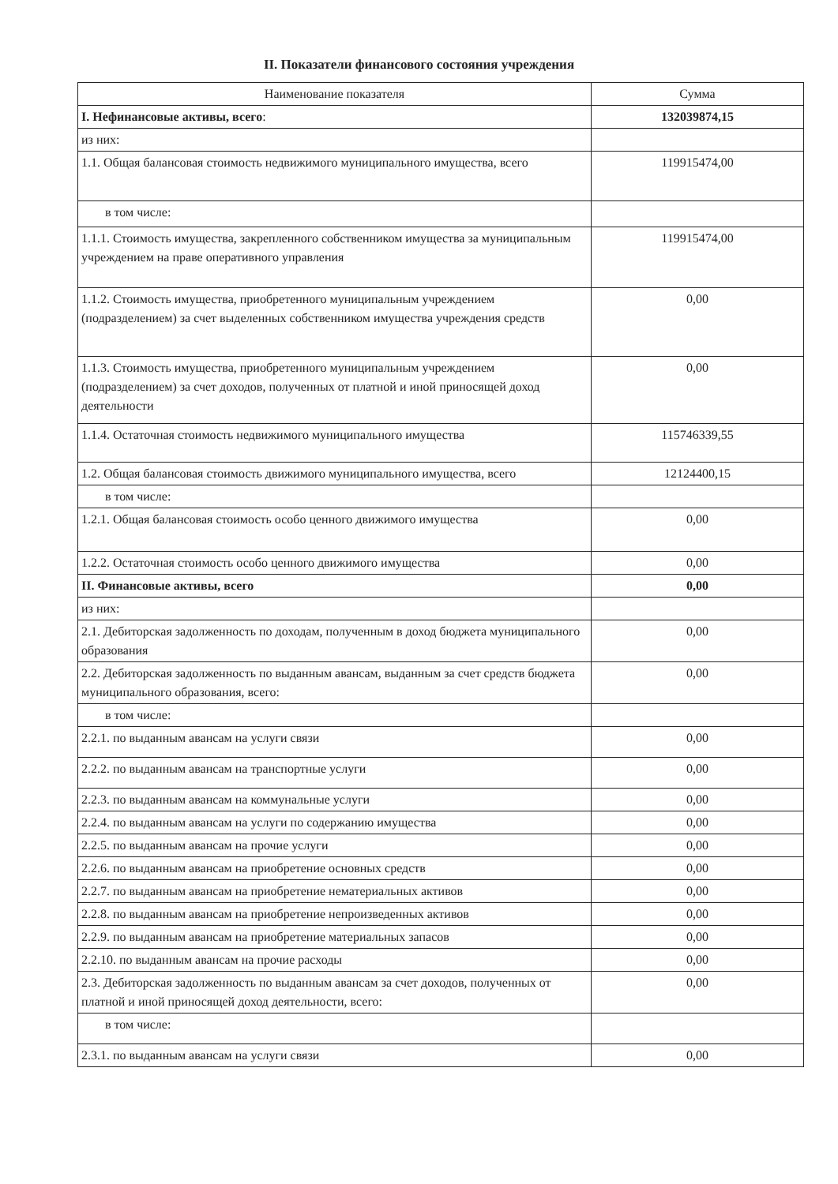II. Показатели финансового состояния учреждения
| Наименование показателя | Сумма |
| --- | --- |
| I. Нефинансовые активы, всего : | 132039874,15 |
| из них: | |
| 1.1. Общая балансовая стоимость недвижимого муниципального имущества, всего | 119915474,00 |
| в том числе: | |
| 1.1.1. Стоимость имущества, закрепленного собственником имущества за муниципальным учреждением на праве оперативного управления | 119915474,00 |
| 1.1.2. Стоимость имущества, приобретенного муниципальным учреждением (подразделением) за счет выделенных собственником имущества учреждения средств | 0,00 |
| 1.1.3. Стоимость имущества, приобретенного муниципальным учреждением (подразделением) за счет доходов, полученных от платной и иной приносящей доход деятельности | 0,00 |
| 1.1.4. Остаточная стоимость недвижимого муниципального имущества | 115746339,55 |
| 1.2. Общая балансовая стоимость движимого муниципального имущества, всего | 12124400,15 |
| в том числе: | |
| 1.2.1. Общая балансовая стоимость особо ценного движимого имущества | 0,00 |
| 1.2.2. Остаточная стоимость особо ценного движимого имущества | 0,00 |
| II. Финансовые активы, всего | 0,00 |
| из них: | |
| 2.1. Дебиторская задолженность по доходам, полученным в доход бюджета муниципального образования | 0,00 |
| 2.2. Дебиторская задолженность по выданным авансам, выданным за счет средств бюджета муниципального образования, всего: | 0,00 |
| в том числе: | |
| 2.2.1. по выданным авансам на услуги связи | 0,00 |
| 2.2.2. по выданным авансам на транспортные услуги | 0,00 |
| 2.2.3. по выданным авансам на коммунальные услуги | 0,00 |
| 2.2.4. по выданным авансам на услуги по содержанию имущества | 0,00 |
| 2.2.5. по выданным авансам на прочие услуги | 0,00 |
| 2.2.6. по выданным авансам на приобретение основных средств | 0,00 |
| 2.2.7. по выданным авансам на приобретение нематериальных активов | 0,00 |
| 2.2.8. по выданным авансам на приобретение непроизведенных активов | 0,00 |
| 2.2.9. по выданным авансам на приобретение материальных запасов | 0,00 |
| 2.2.10. по выданным авансам на прочие расходы | 0,00 |
| 2.3. Дебиторская задолженность по выданным авансам за счет доходов, полученных от платной и иной приносящей доход деятельности, всего: | 0,00 |
| в том числе: | |
| 2.3.1. по выданным авансам на услуги связи | 0,00 |